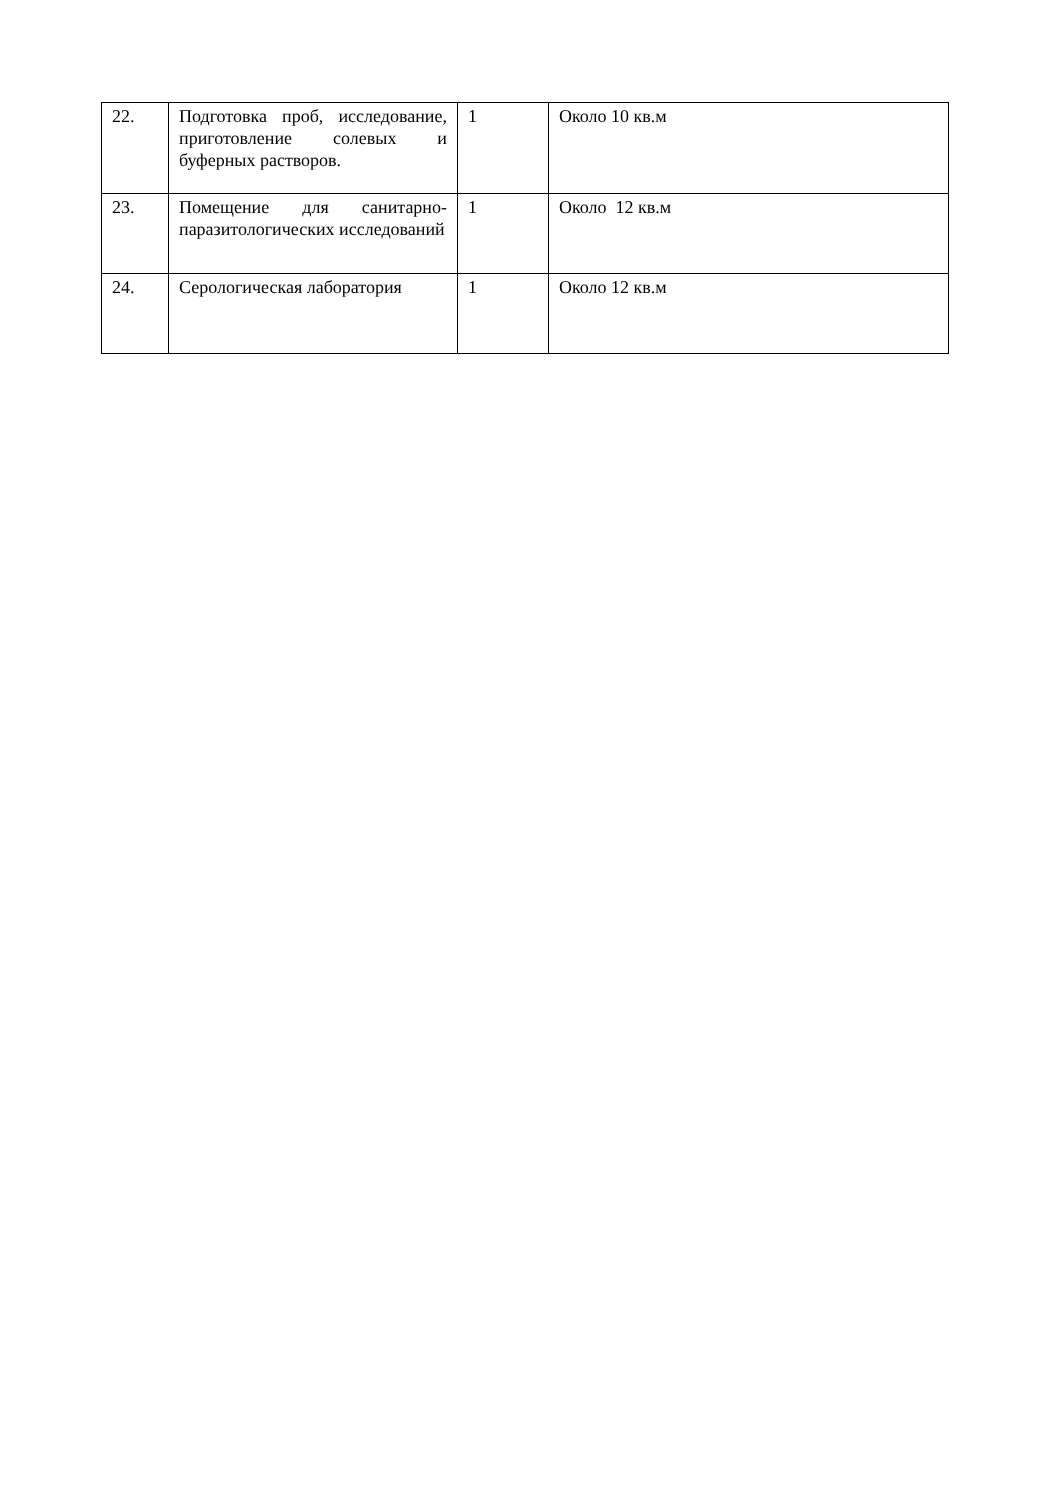| 22. | Подготовка проб, исследование, приготовление солевых и буферных растворов. | 1 | Около 10 кв.м |
| 23. | Помещение для санитарно-паразитологических исследований | 1 | Около 12 кв.м |
| 24. | Серологическая лаборатория | 1 | Около 12 кв.м |